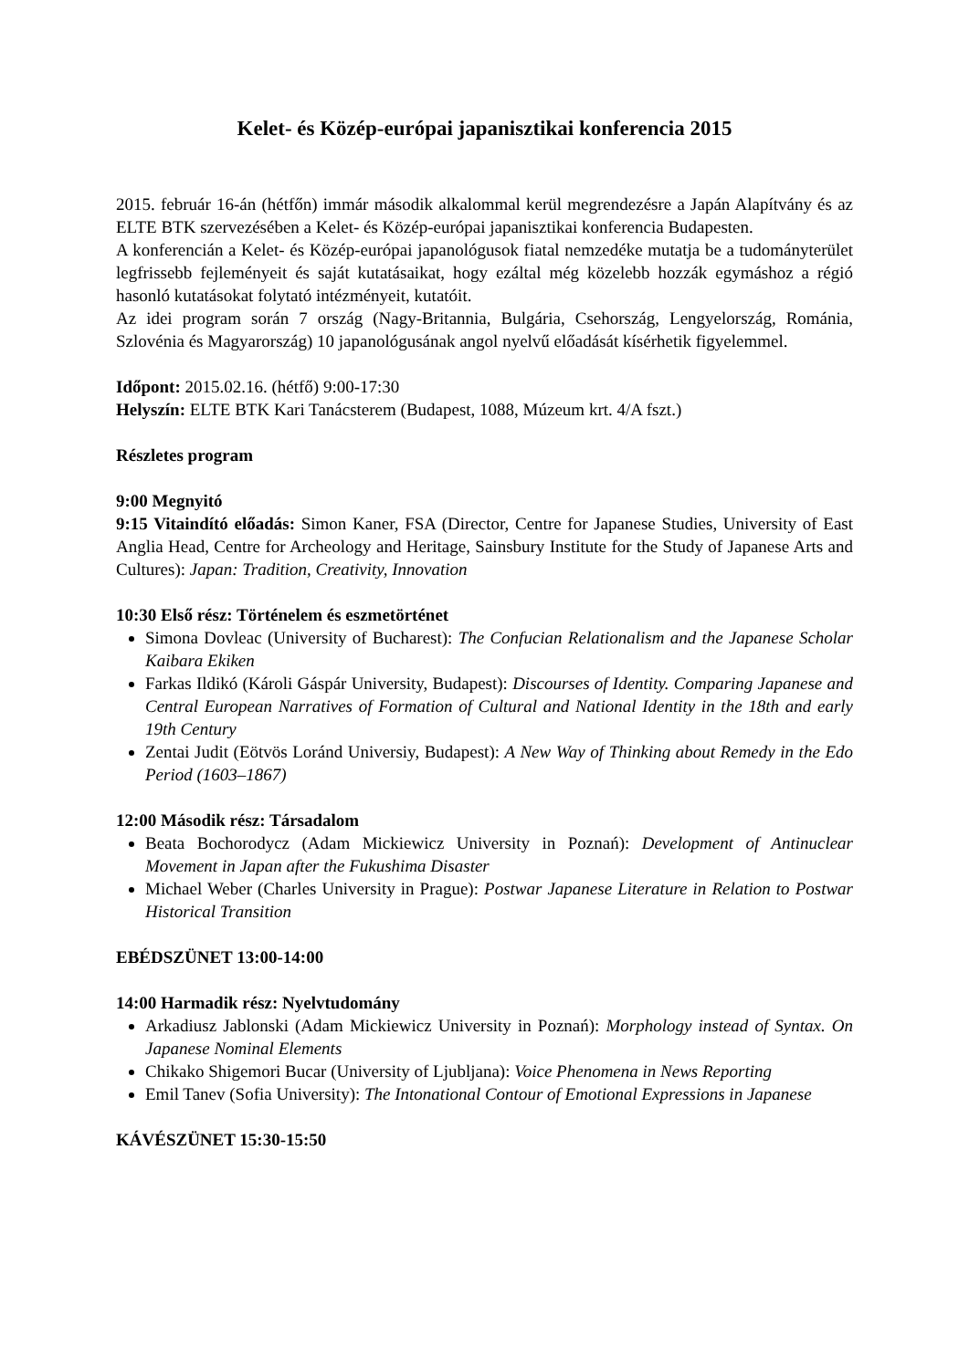Kelet- és Közép-európai japanisztikai konferencia 2015
2015. február 16-án (hétfőn) immár második alkalommal kerül megrendezésre a Japán Alapítvány és az ELTE BTK szervezésében a Kelet- és Közép-európai japanisztikai konferencia Budapesten.
A konferencián a Kelet- és Közép-európai japanológusok fiatal nemzedéke mutatja be a tudományterület legfrissebb fejleményeit és saját kutatásaikat, hogy ezáltal még közelebb hozzák egymáshoz a régió hasonló kutatásokat folytató intézményeit, kutatóit.
Az idei program során 7 ország (Nagy-Britannia, Bulgária, Csehország, Lengyelország, Románia, Szlovénia és Magyarország) 10 japanológusának angol nyelvű előadását kísérhetik figyelemmel.
Időpont: 2015.02.16. (hétfő) 9:00-17:30
Helyszín: ELTE BTK Kari Tanácsterem (Budapest, 1088, Múzeum krt. 4/A fszt.)
Részletes program
9:00 Megnyitó
9:15 Vitaindító előadás: Simon Kaner, FSA (Director, Centre for Japanese Studies, University of East Anglia Head, Centre for Archeology and Heritage, Sainsbury Institute for the Study of Japanese Arts and Cultures): Japan: Tradition, Creativity, Innovation
10:30 Első rész: Történelem és eszmetörténet
Simona Dovleac (University of Bucharest): The Confucian Relationalism and the Japanese Scholar Kaibara Ekiken
Farkas Ildikó (Károli Gáspár University, Budapest): Discourses of Identity. Comparing Japanese and Central European Narratives of Formation of Cultural and National Identity in the 18th and early 19th Century
Zentai Judit (Eötvös Loránd Universiy, Budapest): A New Way of Thinking about Remedy in the Edo Period (1603–1867)
12:00 Második rész: Társadalom
Beata Bochorodycz (Adam Mickiewicz University in Poznań): Development of Antinuclear Movement in Japan after the Fukushima Disaster
Michael Weber (Charles University in Prague): Postwar Japanese Literature in Relation to Postwar Historical Transition
EBÉDSZÜNET 13:00-14:00
14:00 Harmadik rész: Nyelvtudomány
Arkadiusz Jablonski (Adam Mickiewicz University in Poznań): Morphology instead of Syntax. On Japanese Nominal Elements
Chikako Shigemori Bucar (University of Ljubljana): Voice Phenomena in News Reporting
Emil Tanev (Sofia University): The Intonational Contour of Emotional Expressions in Japanese
KÁVÉSZÜNET 15:30-15:50